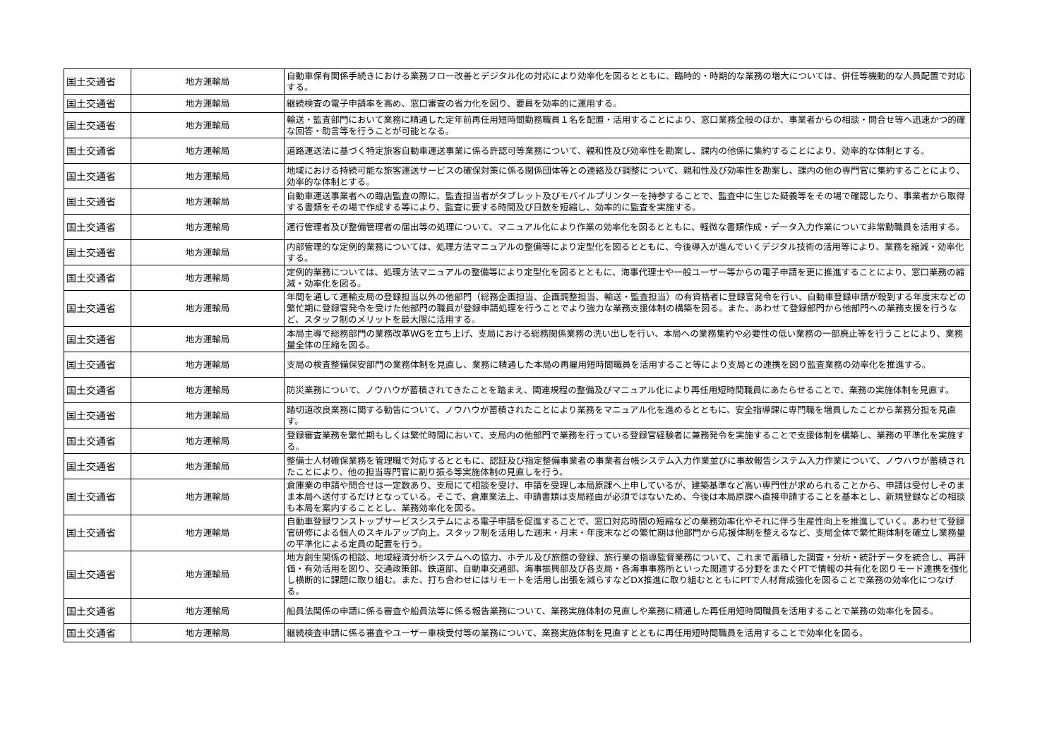| 国土交通省 | 地方運輸局 | 自動車保有関係手続きにおける業務フロー改善とデジタル化の対応により効率化を図るとともに、臨時的・時期的な業務の増大については、併任等機動的な人員配置で対応する。 |
| 国土交通省 | 地方運輸局 | 継続検査の電子申請率を高め、窓口審査の省力化を図り、要員を効率的に運用する。 |
| 国土交通省 | 地方運輸局 | 輸送・監査部門において業務に精通した定年前再任用短時間勤務職員１名を配置・活用することにより、窓口業務全般のほか、事業者からの相談・問合せ等へ迅速かつ的確な回答・助言等を行うことが可能となる。 |
| 国土交通省 | 地方運輸局 | 道路運送法に基づく特定旅客自動車運送事業に係る許認可等業務について、親和性及び効率性を勘案し、課内の他係に集約することにより、効率的な体制とする。 |
| 国土交通省 | 地方運輸局 | 地域における持続可能な旅客運送サービスの確保対策に係る関係団体等との連絡及び調整について、親和性及び効率性を勘案し、課内の他の専門官に集約することにより、効率的な体制とする。 |
| 国土交通省 | 地方運輸局 | 自動車運送事業者への臨店監査の際に、監査担当者がタブレット及びモバイルプリンターを持参することで、監査中に生じた疑義等をその場で確認したり、事業者から取得する書類をその場で作成する等により、監査に要する時間及び日数を短縮し、効率的に監査を実施する。 |
| 国土交通省 | 地方運輸局 | 運行管理者及び整備管理者の届出等の処理について、マニュアル化により作業の効率化を図るとともに、軽微な書類作成・データ入力作業について非常勤職員を活用する。 |
| 国土交通省 | 地方運輸局 | 内部管理的な定例的業務については、処理方法マニュアルの整備等により定型化を図るとともに、今後導入が進んでいくデジタル技術の活用等により、業務を縮減・効率化する。 |
| 国土交通省 | 地方運輸局 | 定例的業務については、処理方法マニュアルの整備等により定型化を図るとともに、海事代理士や一般ユーザー等からの電子申請を更に推進することにより、窓口業務の縮減・効率化を図る。 |
| 国土交通省 | 地方運輸局 | 年間を通して運輸支局の登録担当以外の他部門（総務企画担当、企画調整担当、輸送・監査担当）の有資格者に登録官発令を行い、自動車登録申請が殺到する年度末などの繁忙期に登録官発令を受けた他部門の職員が登録申請処理を行うことでより強力な業務支援体制の構築を図る。また、あわせて登録部門から他部門への業務支援を行うなど、スタッフ制のメリットを最大限に活用する。 |
| 国土交通省 | 地方運輸局 | 本局主導で総務部門の業務改革WGを立ち上げ、支局における総務関係業務の洗い出しを行い、本局への業務集約や必要性の低い業務の一部廃止等を行うことにより、業務量全体の圧縮を図る。 |
| 国土交通省 | 地方運輸局 | 支局の検査整備保安部門の業務体制を見直し、業務に精通した本局の再雇用短時間職員を活用すること等により支局との連携を図り監査業務の効率化を推進する。 |
| 国土交通省 | 地方運輸局 | 防災業務について、ノウハウが蓄積されてきたことを踏まえ、関連規程の整備及びマニュアル化により再任用短時間職員にあたらせることで、業務の実施体制を見直す。 |
| 国土交通省 | 地方運輸局 | 踏切道改良業務に関する勧告について、ノウハウが蓄積されたことにより業務をマニュアル化を進めるとともに、安全指導課に専門職を増員したことから業務分担を見直す。 |
| 国土交通省 | 地方運輸局 | 登録審査業務を繁忙期もしくは繁忙時間において、支局内の他部門で業務を行っている登録官経験者に兼務発令を実施することで支援体制を構築し、業務の平準化を実施する。 |
| 国土交通省 | 地方運輸局 | 整備士人材確保業務を管理職で対応するとともに、認証及び指定整備事業者の事業者台帳システム入力作業並びに事故報告システム入力作業について、ノウハウが蓄積されたことにより、他の担当専門官に割り振る等実施体制の見直しを行う。 |
| 国土交通省 | 地方運輸局 | 倉庫業の申請や問合せは一定数あり、支局にて相談を受け、申請を受理し本局原課へ上申しているが、建築基準など高い専門性が求められることから、申請は受付しそのまま本局へ送付するだけとなっている。そこで、倉庫業法上、申請書類は支局経由が必須ではないため、今後は本局原課へ直接申請することを基本とし、新規登録などの相談も本局を案内することとし、業務効率化を図る。 |
| 国土交通省 | 地方運輸局 | 自動車登録ワンストップサービスシステムによる電子申請を促進することで、窓口対応時間の短縮などの業務効率化やそれに伴う生産性向上を推進していく。あわせて登録官研修による個人のスキルアップ向上、スタッフ制を活用した週末・月末・年度末などの繁忙期は他部門から応援体制を整えるなど、支局全体で繁忙期体制を確立し業務量の平準化による定員の配置を行う。 |
| 国土交通省 | 地方運輸局 | 地方創生関係の相談、地域経済分析システムへの協力、ホテル及び旅館の登録、旅行業の指導監督業務について、これまで蓄積した調査・分析・統計データを統合し、再評価・有効活用を図り、交通政策部、鉄道部、自動車交通部、海事振興部及び各支局・各海事事務所といった関連する分野をまたぐPTで情報の共有化を図りモード連携を強化し横断的に課題に取り組む。また、打ち合わせにはリモートを活用し出張を減らすなどDX推進に取り組むとともにPTで人材育成強化を図ることで業務の効率化につなげる。 |
| 国土交通省 | 地方運輸局 | 船員法関係の申請に係る審査や船員法等に係る報告業務について、業務実施体制の見直しや業務に精通した再任用短時間職員を活用することで業務の効率化を図る。 |
| 国土交通省 | 地方運輸局 | 継続検査申請に係る審査やユーザー車検受付等の業務について、業務実施体制を見直すとともに再任用短時間職員を活用することで効率化を図る。 |